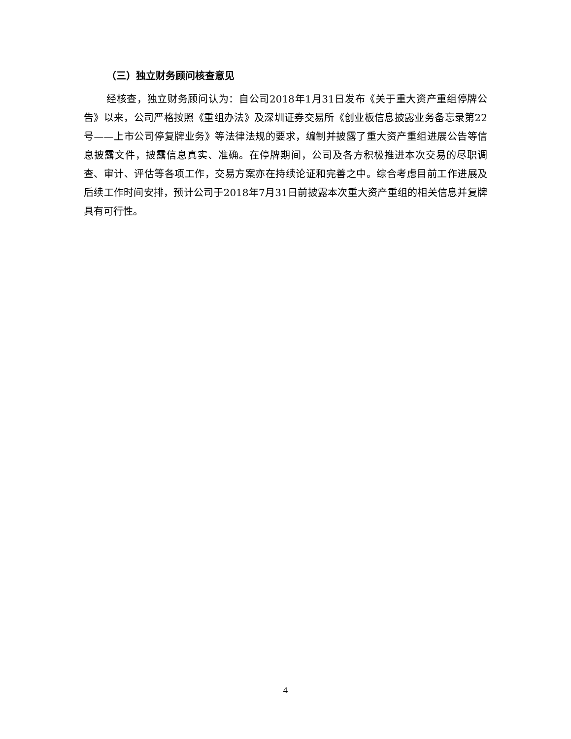（三）独立财务顾问核查意见
经核查，独立财务顾问认为：自公司2018年1月31日发布《关于重大资产重组停牌公告》以来，公司严格按照《重组办法》及深圳证券交易所《创业板信息披露业务备忘录第22号——上市公司停复牌业务》等法律法规的要求，编制并披露了重大资产重组进展公告等信息披露文件，披露信息真实、准确。在停牌期间，公司及各方积极推进本次交易的尽职调查、审计、评估等各项工作，交易方案亦在持续论证和完善之中。综合考虑目前工作进展及后续工作时间安排，预计公司于2018年7月31日前披露本次重大资产重组的相关信息并复牌具有可行性。
4